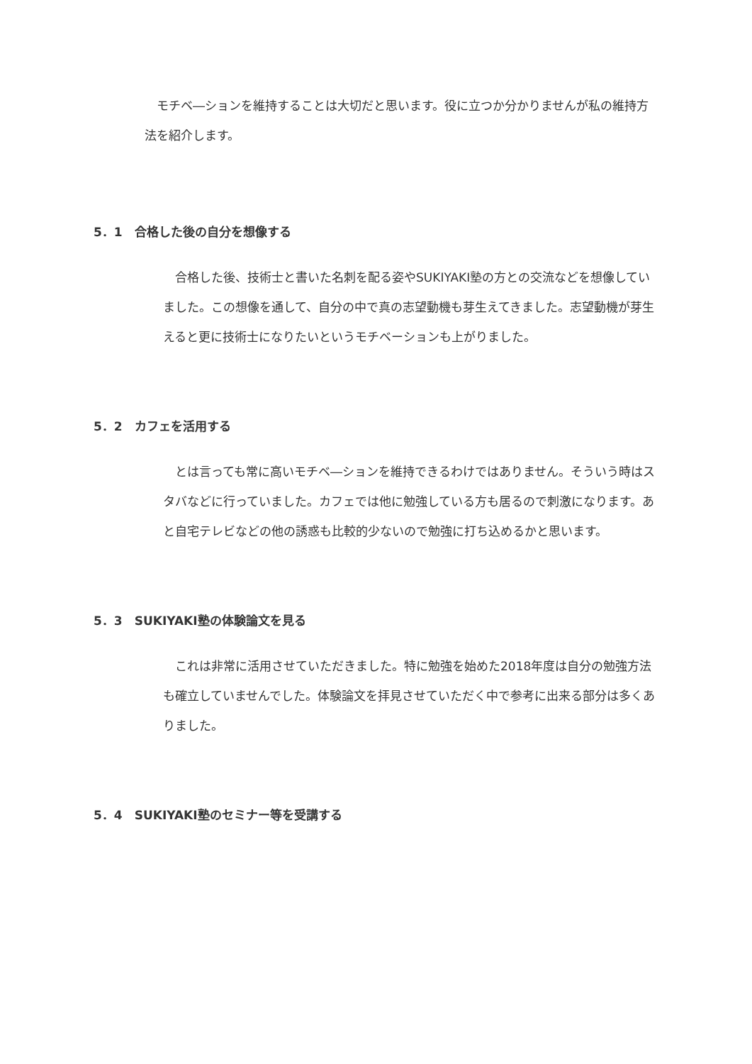モチベ―ションを維持することは大切だと思います。役に立つか分かりませんが私の維持方法を紹介します。
5．1　合格した後の自分を想像する
　合格した後、技術士と書いた名刺を配る姿やSUKIYAKI塾の方との交流などを想像していました。この想像を通して、自分の中で真の志望動機も芽生えてきました。志望動機が芽生えると更に技術士になりたいというモチベーションも上がりました。
5．2　カフェを活用する
　とは言っても常に高いモチベ―ションを維持できるわけではありません。そういう時はスタバなどに行っていました。カフェでは他に勉強している方も居るので刺激になります。あと自宅テレビなどの他の誘惑も比較的少ないので勉強に打ち込めるかと思います。
5．3　SUKIYAKI塾の体験論文を見る
　これは非常に活用させていただきました。特に勉強を始めた2018年度は自分の勉強方法も確立していませんでした。体験論文を拝見させていただく中で参考に出来る部分は多くありました。
5．4　SUKIYAKI塾のセミナー等を受講する